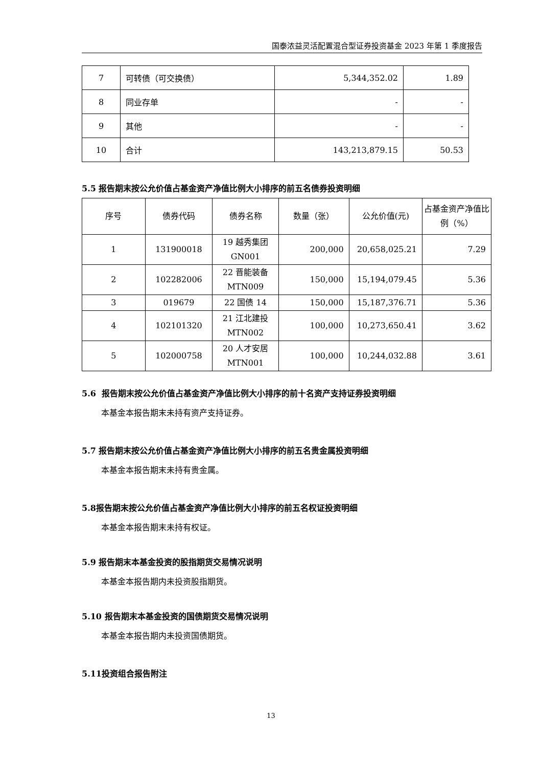国泰浓益灵活配置混合型证券投资基金 2023 年第 1 季度报告
| 7 | 可转债（可交换债） | 5,344,352.02 | 1.89 |
| 8 | 同业存单 | - | - |
| 9 | 其他 | - | - |
| 10 | 合计 | 143,213,879.15 | 50.53 |
5.5 报告期末按公允价值占基金资产净值比例大小排序的前五名债券投资明细
| 序号 | 债券代码 | 债券名称 | 数量（张） | 公允价值(元) | 占基金资产净值比例（%） |
| --- | --- | --- | --- | --- | --- |
| 1 | 131900018 | 19 越秀集团 GN001 | 200,000 | 20,658,025.21 | 7.29 |
| 2 | 102282006 | 22 晋能装备 MTN009 | 150,000 | 15,194,079.45 | 5.36 |
| 3 | 019679 | 22 国债 14 | 150,000 | 15,187,376.71 | 5.36 |
| 4 | 102101320 | 21 江北建投 MTN002 | 100,000 | 10,273,650.41 | 3.62 |
| 5 | 102000758 | 20 人才安居 MTN001 | 100,000 | 10,244,032.88 | 3.61 |
5.6 报告期末按公允价值占基金资产净值比例大小排序的前十名资产支持证券投资明细
本基金本报告期末未持有资产支持证券。
5.7 报告期末按公允价值占基金资产净值比例大小排序的前五名贵金属投资明细
本基金本报告期末未持有贵金属。
5.8报告期末按公允价值占基金资产净值比例大小排序的前五名权证投资明细
本基金本报告期末未持有权证。
5.9 报告期末本基金投资的股指期货交易情况说明
本基金本报告期内未投资股指期货。
5.10 报告期末本基金投资的国债期货交易情况说明
本基金本报告期内未投资国债期货。
5.11投资组合报告附注
13